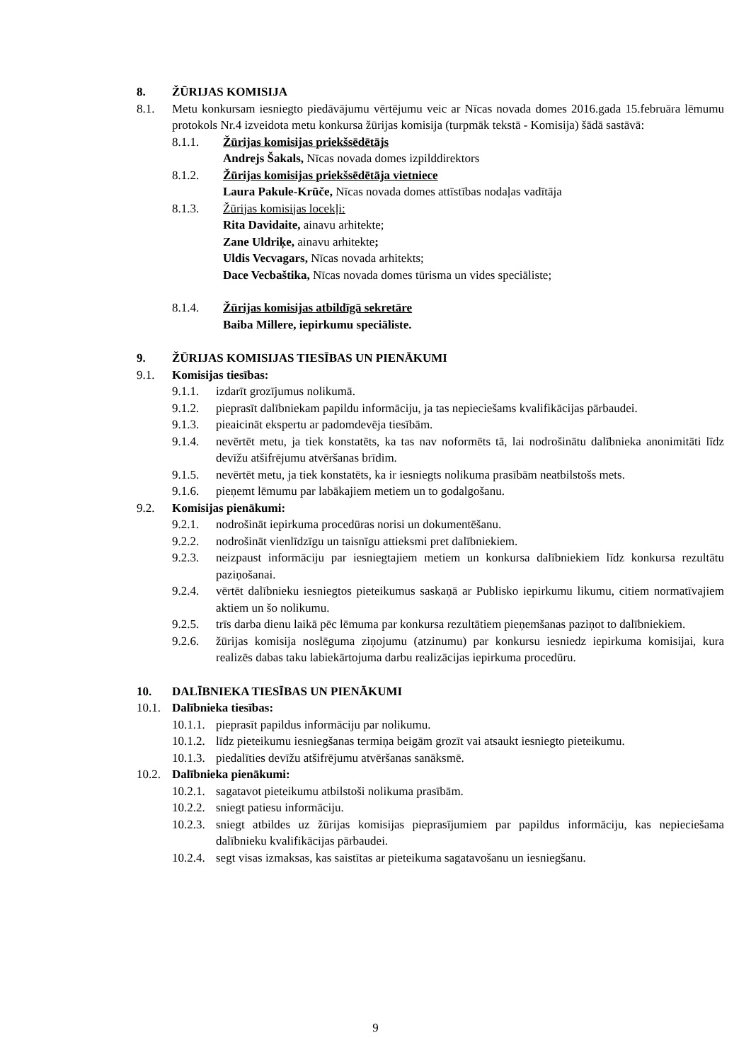8. ŽŪRIJAS KOMISIJA
8.1. Metu konkursam iesniegto piedāvājumu vērtējumu veic ar Nīcas novada domes 2016.gada 15.februāra lēmumu protokols Nr.4 izveidota metu konkursa žūrijas komisija (turpmāk tekstā - Komisija) šādā sastāvā:
8.1.1. Žūrijas komisijas priekšsēdētājs
Andrejs Šakals, Nīcas novada domes izpilddirektors
8.1.2. Žūrijas komisijas priekšsēdētāja vietniece
Laura Pakule-Krūče, Nīcas novada domes attīstības nodaļas vadītāja
8.1.3. Žūrijas komisijas locekļi:
Rita Davidaite, ainavu arhitekte;
Zane Uldriķe, ainavu arhitekte;
Uldis Vecvagars, Nīcas novada arhitekts;
Dace Vecbaštika, Nīcas novada domes tūrisma un vides speciāliste;
8.1.4. Žūrijas komisijas atbildīgā sekretāre
Baiba Millere, iepirkumu speciāliste.
9. ŽŪRIJAS KOMISIJAS TIESĪBAS UN PIENĀKUMI
9.1. Komisijas tiesības:
9.1.1. izdarīt grozījumus nolikumā.
9.1.2. pieprasīt dalībniekam papildu informāciju, ja tas nepieciešams kvalifikācijas pārbaudei.
9.1.3. pieaicināt ekspertu ar padomdevēja tiesībām.
9.1.4. nevērtēt metu, ja tiek konstatēts, ka tas nav noformēts tā, lai nodrošinātu dalībnieka anonimitāti līdz devīžu atšifrējumu atvēršanas brīdim.
9.1.5. nevērtēt metu, ja tiek konstatēts, ka ir iesniegts nolikuma prasībām neatbilstošs mets.
9.1.6. pieņemt lēmumu par labākajiem metiem un to godalgošanu.
9.2. Komisijas pienākumi:
9.2.1. nodrošināt iepirkuma procedūras norisi un dokumentēšanu.
9.2.2. nodrošināt vienlīdzīgu un taisnīgu attieksmi pret dalībniekiem.
9.2.3. neizpaust informāciju par iesniegtajiem metiem un konkursa dalībniekiem līdz konkursa rezultātu paziņošanai.
9.2.4. vērtēt dalībnieku iesniegtos pieteikumus saskaņā ar Publisko iepirkumu likumu, citiem normatīvajiem aktiem un šo nolikumu.
9.2.5. trīs darba dienu laikā pēc lēmuma par konkursa rezultātiem pieņemšanas paziņot to dalībniekiem.
9.2.6. žūrijas komisija noslēguma ziņojumu (atzinumu) par konkursu iesniedz iepirkuma komisijai, kura realizēs dabas taku labiekārtojuma darbu realizācijas iepirkuma procedūru.
10. DALĪBNIEKA TIESĪBAS UN PIENĀKUMI
10.1. Dalībnieka tiesības:
10.1.1. pieprasīt papildus informāciju par nolikumu.
10.1.2. līdz pieteikumu iesniegšanas termiņa beigām grozīt vai atsaukt iesniegto pieteikumu.
10.1.3. piedalīties devīžu atšifrējumu atvēršanas sanāksmē.
10.2. Dalībnieka pienākumi:
10.2.1. sagatavot pieteikumu atbilstoši nolikuma prasībām.
10.2.2. sniegt patiesu informāciju.
10.2.3. sniegt atbildes uz žūrijas komisijas pieprasījumiem par papildus informāciju, kas nepieciešama dalībnieku kvalifikācijas pārbaudei.
10.2.4. segt visas izmaksas, kas saistītas ar pieteikuma sagatavošanu un iesniegšanu.
9